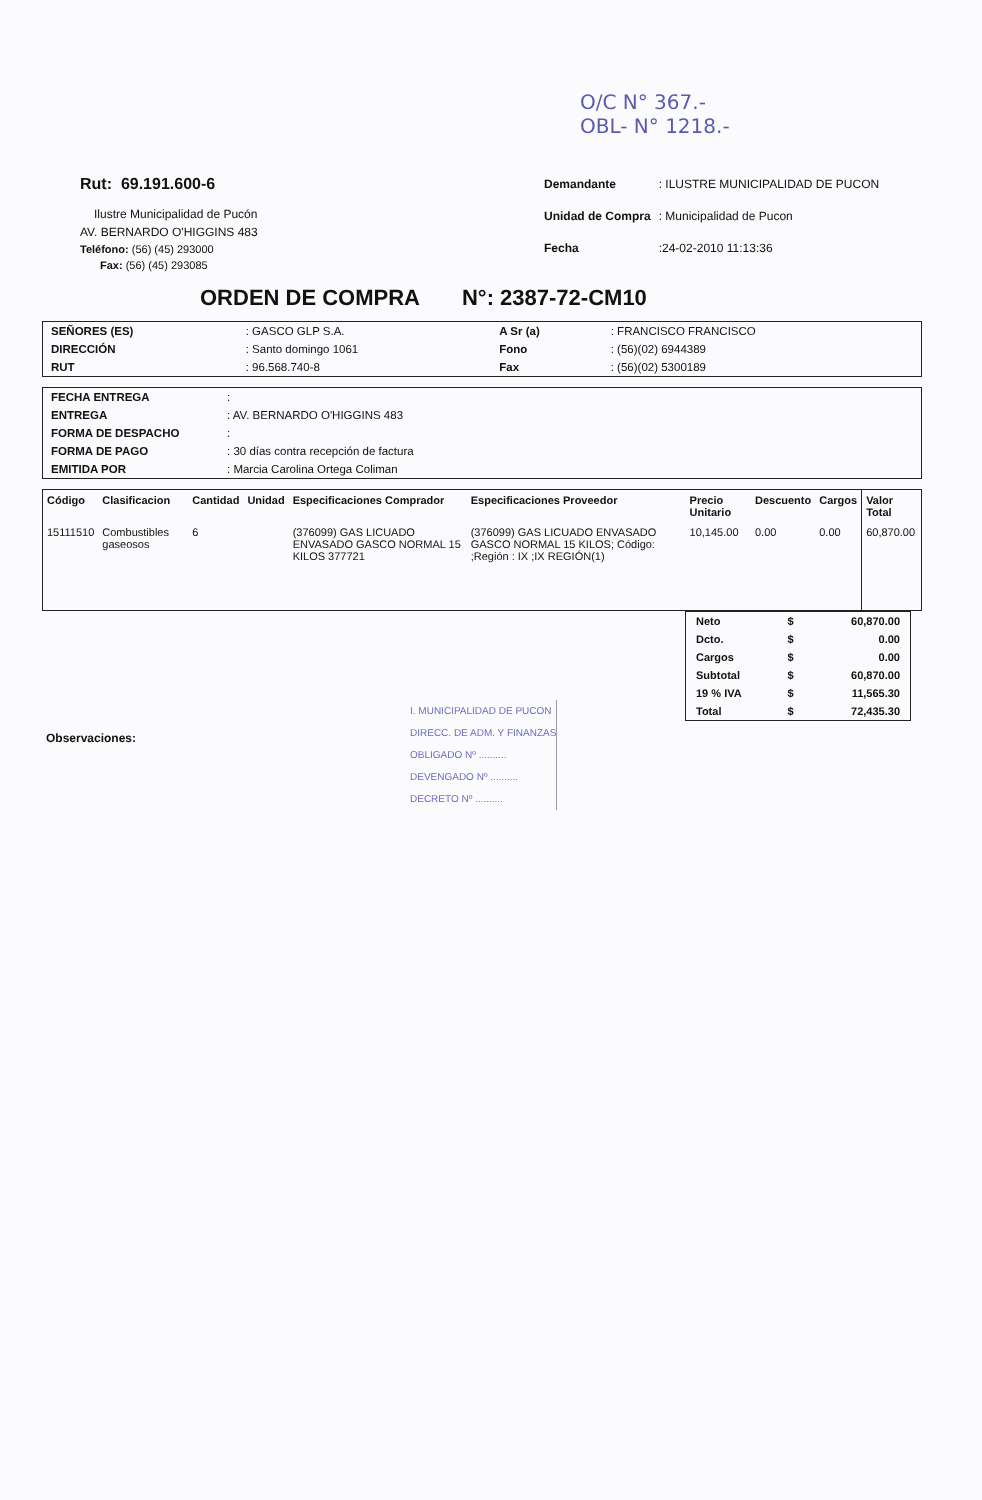O/C N° 367.-
OBL- N° 1218.-
Rut: 69.191.600-6
Ilustre Municipalidad de Pucón
AV. BERNARDO O'HIGGINS 483
Teléfono: (56) (45) 293000
Fax: (56) (45) 293085
| Demandante | : ILUSTRE MUNICIPALIDAD DE PUCON |
| Unidad de Compra | : Municipalidad de Pucon |
| Fecha | :24-02-2010 11:13:36 |
ORDEN DE COMPRA N°: 2387-72-CM10
| SEÑORES (ES) | : GASCO GLP S.A. | A Sr (a) | : FRANCISCO FRANCISCO |
| DIRECCIÓN | : Santo domingo 1061 | Fono | : (56)(02) 6944389 |
| RUT | : 96.568.740-8 | Fax | : (56)(02) 5300189 |
| FECHA ENTREGA | : |
| ENTREGA | : AV. BERNARDO O'HIGGINS 483 |
| FORMA DE DESPACHO | : |
| FORMA DE PAGO | : 30 días contra recepción de factura |
| EMITIDA POR | : Marcia Carolina Ortega Coliman |
| Código | Clasificacion | Cantidad | Unidad | Especificaciones Comprador | Especificaciones Proveedor | Precio Unitario | Descuento | Cargos | Valor Total |
| --- | --- | --- | --- | --- | --- | --- | --- | --- | --- |
| 15111510 | Combustibles gaseosos | 6 | | (376099) GAS LICUADO ENVASADO GASCO NORMAL 15 KILOS 377721 | (376099) GAS LICUADO ENVASADO GASCO NORMAL 15 KILOS; Código: ;Región : IX ;IX REGIÓN(1) | 10,145.00 | 0.00 | 0.00 | 60,870.00 |
| Neto | $ | 60,870.00 |
| Dcto. | $ | 0.00 |
| Cargos | $ | 0.00 |
| Subtotal | $ | 60,870.00 |
| 19 % IVA | $ | 11,565.30 |
| Total | $ | 72,435.30 |
Observaciones:
I. MUNICIPALIDAD DE PUCON
DIRECC. DE ADM. Y FINANZAS
OBLIGADO Nº ..........
DEVENGADO Nº ..........
DECRETO Nº ..........